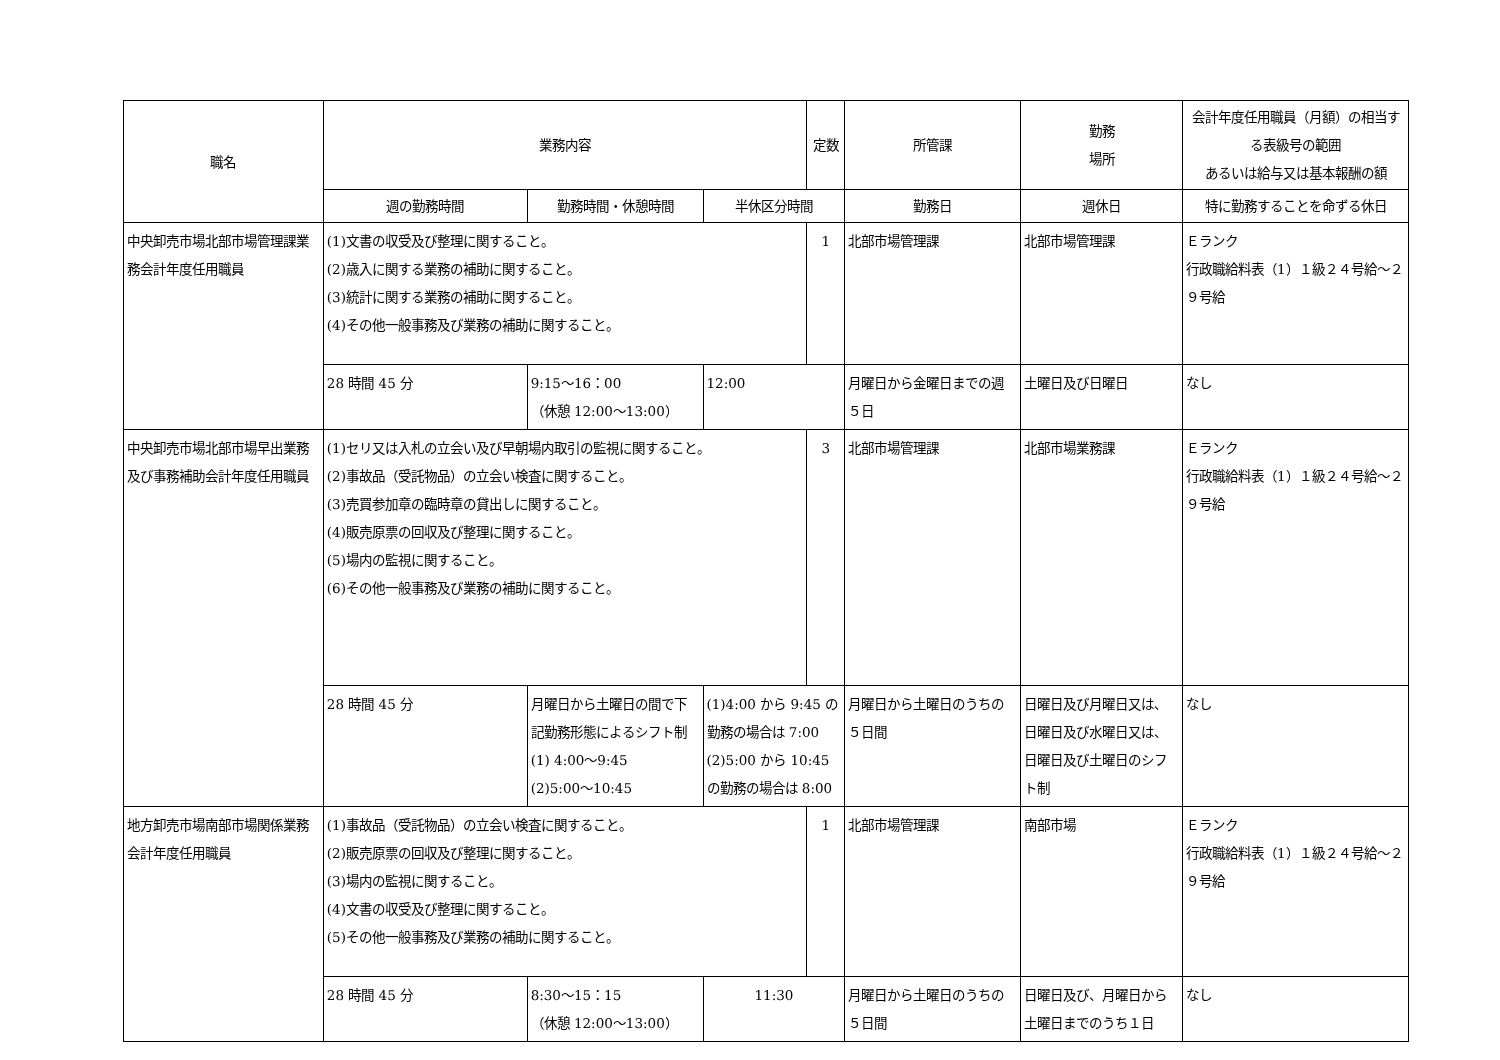| 職名 | 業務内容 | | | 定数 | 所管課 | 勤務 場所 | 会計年度任用職員（月額）の相当する表級号の範囲 あるいは給与又は基本報酬の額 |
| --- | --- | --- | --- | --- | --- | --- | --- |
| | 週の勤務時間 | 勤務時間・休憩時間 | 半休区分時間 | | 勤務日 | 週休日 | 特に勤務することを命ずる休日 |
| 中央卸売市場北部市場管理課業務会計年度任用職員 | (1)文書の収受及び整理に関すること。 (2)歳入に関する業務の補助に関すること。 (3)統計に関する業務の補助に関すること。 (4)その他一般事務及び業務の補助に関すること。 | | | 1 | 北部市場管理課 | 北部市場管理課 | Ｅランク 行政職給料表（1）１級２４号給～２９号給 |
| | 28 時間 45 分 | 9:15～16：00 （休憩 12:00～13:00） | 12:00 | | 月曜日から金曜日までの週５日 | 土曜日及び日曜日 | なし |
| 中央卸売市場北部市場早出業務及び事務補助会計年度任用職員 | (1)セリ又は入札の立会い及び早朝場内取引の監視に関すること。 (2)事故品（受託物品）の立会い検査に関すること。 (3)売買参加章の臨時章の貸出しに関すること。 (4)販売原票の回収及び整理に関すること。 (5)場内の監視に関すること。 (6)その他一般事務及び業務の補助に関すること。 | | | 3 | 北部市場管理課 | 北部市場業務課 | Ｅランク 行政職給料表（1）１級２４号給～２９号給 |
| | 28 時間 45 分 | 月曜日から土曜日の間で下記勤務形態によるシフト制 (1) 4:00～9:45 (2)5:00～10:45 | (1)4:00 から 9:45 の勤務の場合は 7:00 (2)5:00 から 10:45 の勤務の場合は 8:00 | | 月曜日から土曜日のうちの５日間 | 日曜日及び月曜日又は、日曜日及び水曜日又は、日曜日及び土曜日のシフト制 | なし |
| 地方卸売市場南部市場関係業務会計年度任用職員 | (1)事故品（受託物品）の立会い検査に関すること。 (2)販売原票の回収及び整理に関すること。 (3)場内の監視に関すること。 (4)文書の収受及び整理に関すること。 (5)その他一般事務及び業務の補助に関すること。 | | | 1 | 北部市場管理課 | 南部市場 | Ｅランク 行政職給料表（1）１級２４号給～２９号給 |
| | 28 時間 45 分 | 8:30～15：15 （休憩 12:00～13:00） | 11:30 | | 月曜日から土曜日のうちの５日間 | 日曜日及び、月曜日から土曜日までのうち１日 | なし |